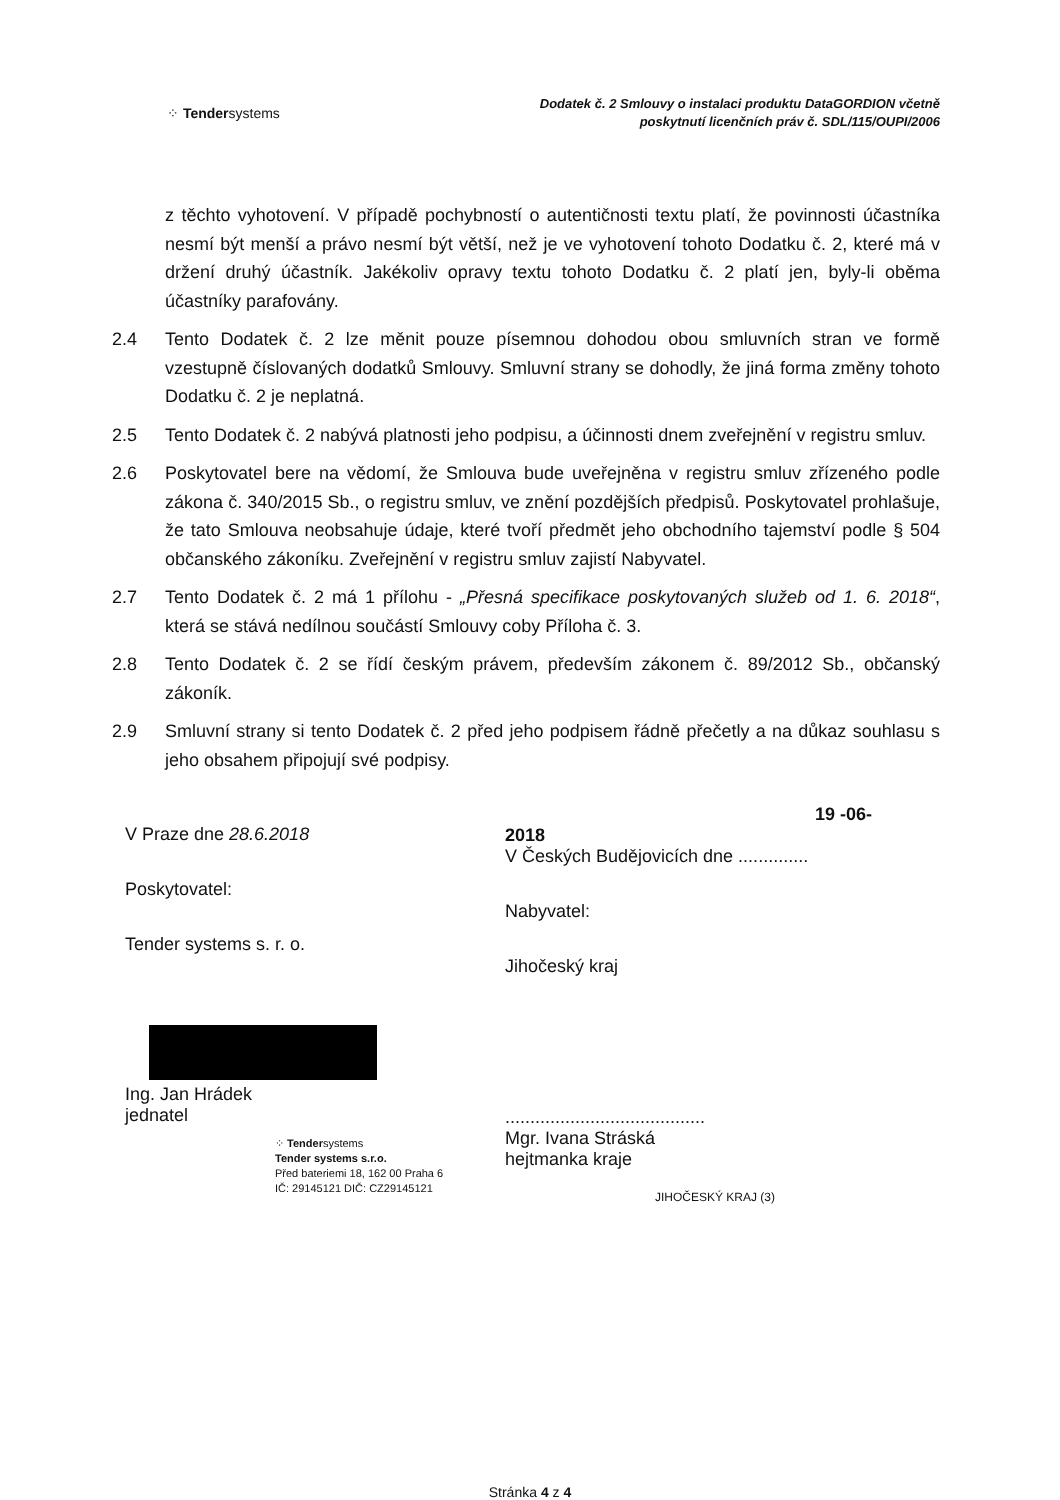⁘ Tendersystems
Dodatek č. 2 Smlouvy o instalaci produktu DataGORDION včetně
poskytnutí licenčních práv č. SDL/115/OUPI/2006
z těchto vyhotovení. V případě pochybností o autentičnosti textu platí, že povinnosti účastníka nesmí být menší a právo nesmí být větší, než je ve vyhotovení tohoto Dodatku č. 2, které má v držení druhý účastník. Jakékoliv opravy textu tohoto Dodatku č. 2 platí jen, byly-li oběma účastníky parafovány.
2.4 Tento Dodatek č. 2 lze měnit pouze písemnou dohodou obou smluvních stran ve formě vzestupně číslovaných dodatků Smlouvy. Smluvní strany se dohodly, že jiná forma změny tohoto Dodatku č. 2 je neplatná.
2.5 Tento Dodatek č. 2 nabývá platnosti jeho podpisu, a účinnosti dnem zveřejnění v registru smluv.
2.6 Poskytovatel bere na vědomí, že Smlouva bude uveřejněna v registru smluv zřízeného podle zákona č. 340/2015 Sb., o registru smluv, ve znění pozdějších předpisů. Poskytovatel prohlašuje, že tato Smlouva neobsahuje údaje, které tvoří předmět jeho obchodního tajemství podle § 504 občanského zákoníku. Zveřejnění v registru smluv zajistí Nabyvatel.
2.7 Tento Dodatek č. 2 má 1 přílohu - „Přesná specifikace poskytovaných služeb od 1. 6. 2018“, která se stává nedílnou součástí Smlouvy coby Příloha č. 3.
2.8 Tento Dodatek č. 2 se řídí českým právem, především zákonem č. 89/2012 Sb., občanský zákoník.
2.9 Smluvní strany si tento Dodatek č. 2 před jeho podpisem řádně přečetly a na důkaz souhlasu s jeho obsahem připojují své podpisy.
V Praze dne 28.6.2018
Poskytovatel:
Tender systems s. r. o.
Ing. Jan Hrádek
jednatel
⁘ Tendersystems
Tender systems s.r.o.
Před bateriemi 18, 162 00 Praha 6
IČ: 29145121 DIČ: CZ29145121
19 -06- 2018
V Českých Budějovicích dne ..............
Nabyvatel:
Jihočeský kraj
........................................
Mgr. Ivana Stráská
hejtmanka kraje
JIHOČESKÝ KRAJ (3)
Stránka 4 z 4